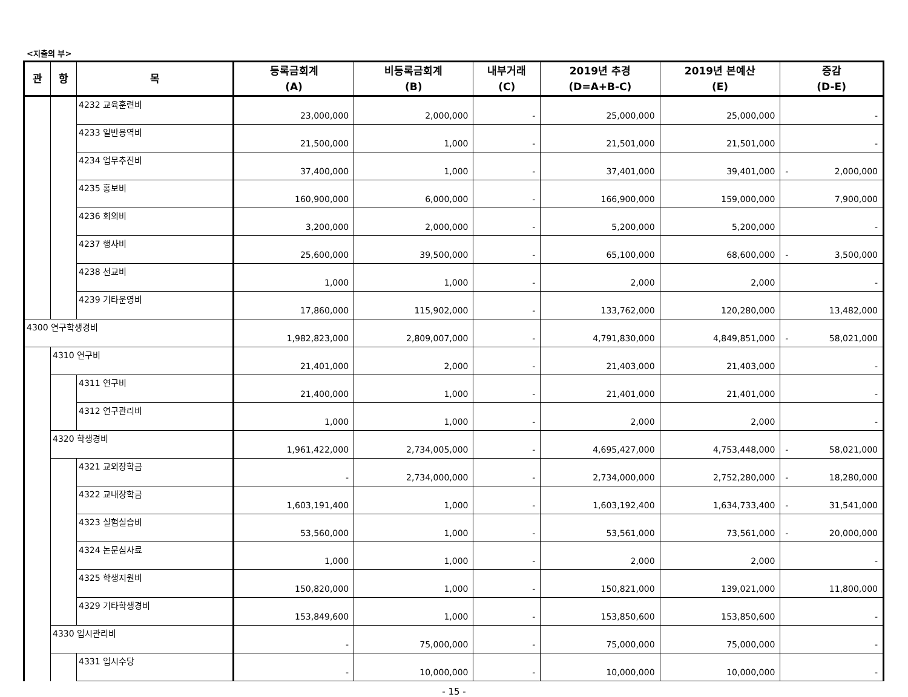<지출의 부>
| 관 | 항 | 목 | 등록금회계 (A) | 비등록금회계 (B) | 내부거래 (C) | 2019년 추경 (D=A+B-C) | 2019년 본예산 (E) | 증감 (D-E) |
| --- | --- | --- | --- | --- | --- | --- | --- | --- |
| | | 4232 교육훈련비 | 23,000,000 | 2,000,000 | - | 25,000,000 | 25,000,000 | - |
| | | 4233 일반용역비 | 21,500,000 | 1,000 | - | 21,501,000 | 21,501,000 | - |
| | | 4234 업무추진비 | 37,400,000 | 1,000 | - | 37,401,000 | 39,401,000 | - 2,000,000 |
| | | 4235 홍보비 | 160,900,000 | 6,000,000 | - | 166,900,000 | 159,000,000 | 7,900,000 |
| | | 4236 회의비 | 3,200,000 | 2,000,000 | - | 5,200,000 | 5,200,000 | - |
| | | 4237 행사비 | 25,600,000 | 39,500,000 | - | 65,100,000 | 68,600,000 | - 3,500,000 |
| | | 4238 선교비 | 1,000 | 1,000 | - | 2,000 | 2,000 | - |
| | | 4239 기타운영비 | 17,860,000 | 115,902,000 | - | 133,762,000 | 120,280,000 | 13,482,000 |
| 4300 연구학생경비 | | | 1,982,823,000 | 2,809,007,000 | - | 4,791,830,000 | 4,849,851,000 | - 58,021,000 |
| | 4310 연구비 | | 21,401,000 | 2,000 | - | 21,403,000 | 21,403,000 | - |
| | | 4311 연구비 | 21,400,000 | 1,000 | - | 21,401,000 | 21,401,000 | - |
| | | 4312 연구관리비 | 1,000 | 1,000 | - | 2,000 | 2,000 | - |
| | 4320 학생경비 | | 1,961,422,000 | 2,734,005,000 | - | 4,695,427,000 | 4,753,448,000 | - 58,021,000 |
| | | 4321 교외장학금 | - | 2,734,000,000 | - | 2,734,000,000 | 2,752,280,000 | - 18,280,000 |
| | | 4322 교내장학금 | 1,603,191,400 | 1,000 | - | 1,603,192,400 | 1,634,733,400 | - 31,541,000 |
| | | 4323 실험실습비 | 53,560,000 | 1,000 | - | 53,561,000 | 73,561,000 | - 20,000,000 |
| | | 4324 논문심사료 | 1,000 | 1,000 | - | 2,000 | 2,000 | - |
| | | 4325 학생지원비 | 150,820,000 | 1,000 | - | 150,821,000 | 139,021,000 | 11,800,000 |
| | | 4329 기타학생경비 | 153,849,600 | 1,000 | - | 153,850,600 | 153,850,600 | - |
| | 4330 입시관리비 | | - | 75,000,000 | - | 75,000,000 | 75,000,000 | - |
| | | 4331 입시수당 | - | 10,000,000 | - | 10,000,000 | 10,000,000 | - |
- 15 -